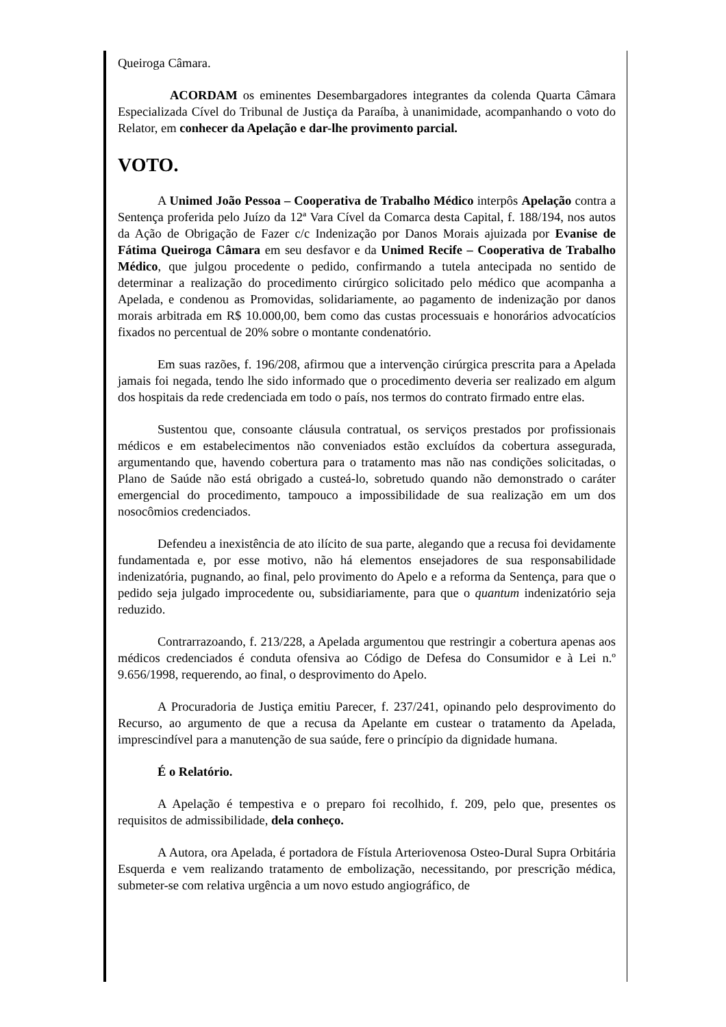Queiroga Câmara.
ACORDAM os eminentes Desembargadores integrantes da colenda Quarta Câmara Especializada Cível do Tribunal de Justiça da Paraíba, à unanimidade, acompanhando o voto do Relator, em conhecer da Apelação e dar-lhe provimento parcial.
VOTO.
A Unimed João Pessoa – Cooperativa de Trabalho Médico interpôs Apelação contra a Sentença proferida pelo Juízo da 12ª Vara Cível da Comarca desta Capital, f. 188/194, nos autos da Ação de Obrigação de Fazer c/c Indenização por Danos Morais ajuizada por Evanise de Fátima Queiroga Câmara em seu desfavor e da Unimed Recife – Cooperativa de Trabalho Médico, que julgou procedente o pedido, confirmando a tutela antecipada no sentido de determinar a realização do procedimento cirúrgico solicitado pelo médico que acompanha a Apelada, e condenou as Promovidas, solidariamente, ao pagamento de indenização por danos morais arbitrada em R$ 10.000,00, bem como das custas processuais e honorários advocatícios fixados no percentual de 20% sobre o montante condenatório.
Em suas razões, f. 196/208, afirmou que a intervenção cirúrgica prescrita para a Apelada jamais foi negada, tendo lhe sido informado que o procedimento deveria ser realizado em algum dos hospitais da rede credenciada em todo o país, nos termos do contrato firmado entre elas.
Sustentou que, consoante cláusula contratual, os serviços prestados por profissionais médicos e em estabelecimentos não conveniados estão excluídos da cobertura assegurada, argumentando que, havendo cobertura para o tratamento mas não nas condições solicitadas, o Plano de Saúde não está obrigado a custeá-lo, sobretudo quando não demonstrado o caráter emergencial do procedimento, tampouco a impossibilidade de sua realização em um dos nosocômios credenciados.
Defendeu a inexistência de ato ilícito de sua parte, alegando que a recusa foi devidamente fundamentada e, por esse motivo, não há elementos ensejadores de sua responsabilidade indenizatória, pugnando, ao final, pelo provimento do Apelo e a reforma da Sentença, para que o pedido seja julgado improcedente ou, subsidiariamente, para que o quantum indenizatório seja reduzido.
Contrarrazoando, f. 213/228, a Apelada argumentou que restringir a cobertura apenas aos médicos credenciados é conduta ofensiva ao Código de Defesa do Consumidor e à Lei n.º 9.656/1998, requerendo, ao final, o desprovimento do Apelo.
A Procuradoria de Justiça emitiu Parecer, f. 237/241, opinando pelo desprovimento do Recurso, ao argumento de que a recusa da Apelante em custear o tratamento da Apelada, imprescindível para a manutenção de sua saúde, fere o princípio da dignidade humana.
É o Relatório.
A Apelação é tempestiva e o preparo foi recolhido, f. 209, pelo que, presentes os requisitos de admissibilidade, dela conheço.
A Autora, ora Apelada, é portadora de Fístula Arteriovenosa Osteo-Dural Supra Orbitária Esquerda e vem realizando tratamento de embolização, necessitando, por prescrição médica, submeter-se com relativa urgência a um novo estudo angiográfico, de